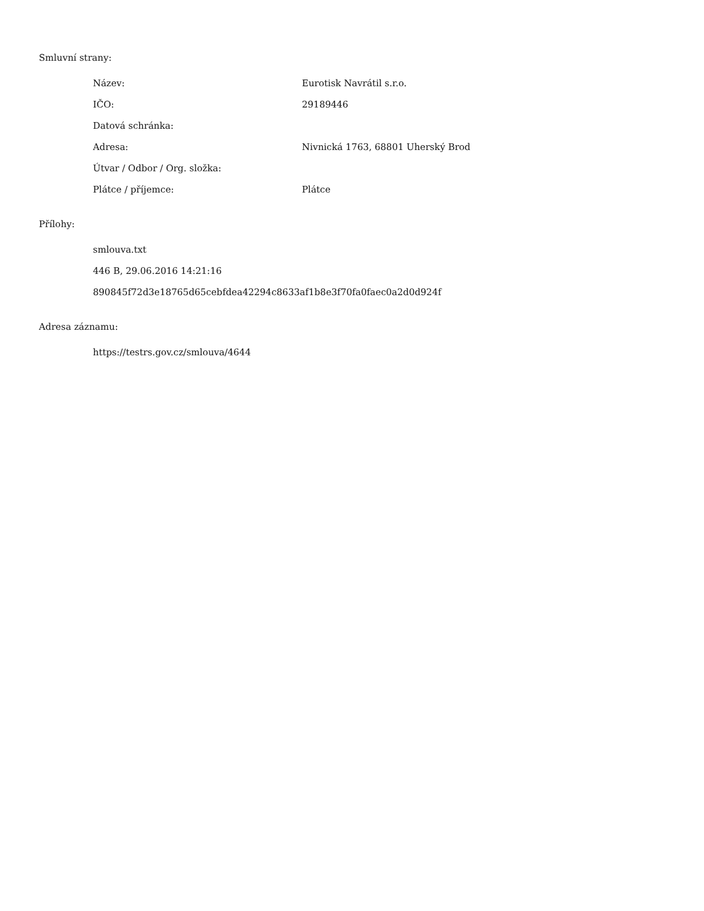Smluvní strany:
| Název: | Eurotisk Navrátil s.r.o. |
| IČO: | 29189446 |
| Datová schránka: | |
| Adresa: | Nivnická 1763, 68801 Uherský Brod |
| Útvar / Odbor / Org. složka: | |
| Plátce / příjemce: | Plátce |
Přílohy:
| smlouva.txt |
| 446 B, 29.06.2016 14:21:16 |
| 890845f72d3e18765d65cebfdea42294c8633af1b8e3f70fa0faec0a2d0d924f |
Adresa záznamu:
| https://testrs.gov.cz/smlouva/4644 |